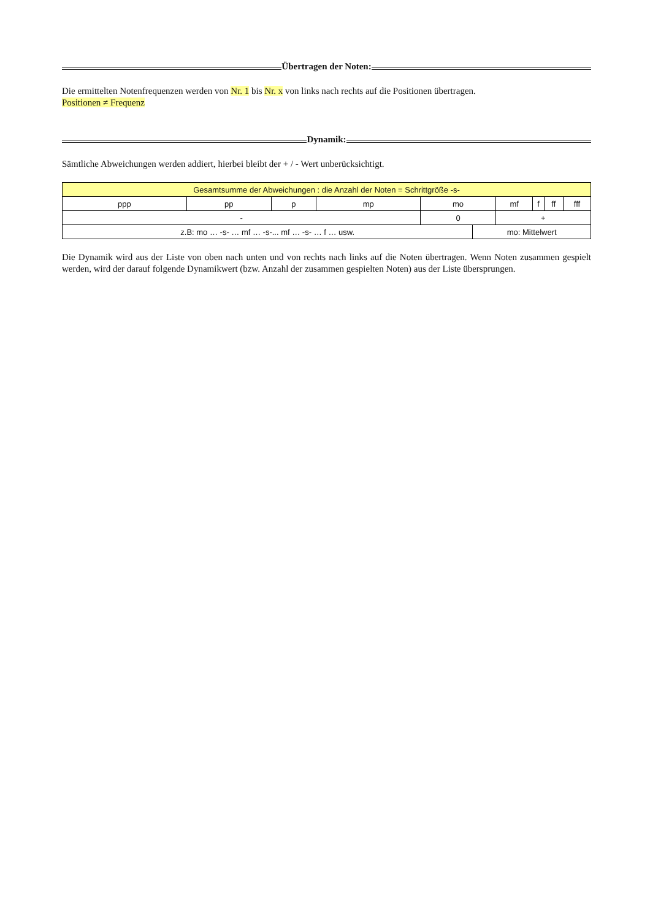Übertragen der Noten:
Die ermittelten Notenfrequenzen werden von Nr. 1 bis Nr. x von links nach rechts auf die Positionen übertragen.
Positionen ≠ Frequenz
Dynamik:
Sämtliche Abweichungen werden addiert, hierbei bleibt der + / - Wert unberücksichtigt.
| Gesamtsumme der Abweichungen : die Anzahl der Noten = Schrittgröße -s- | | | | | | | | | |
| ppp | pp | p | mp | mo | | mf | f | ff | fff |
| - | | | | 0 | | + | | | |
| z.B: mo … -s- … mf … -s-... mf … -s- … f … usw. | | | | | mo: Mittelwert | | | | |
Die Dynamik wird aus der Liste von oben nach unten und von rechts nach links auf die Noten übertragen. Wenn Noten zusammen gespielt werden, wird der darauf folgende Dynamikwert (bzw. Anzahl der zusammen gespielten Noten) aus der Liste übersprungen.